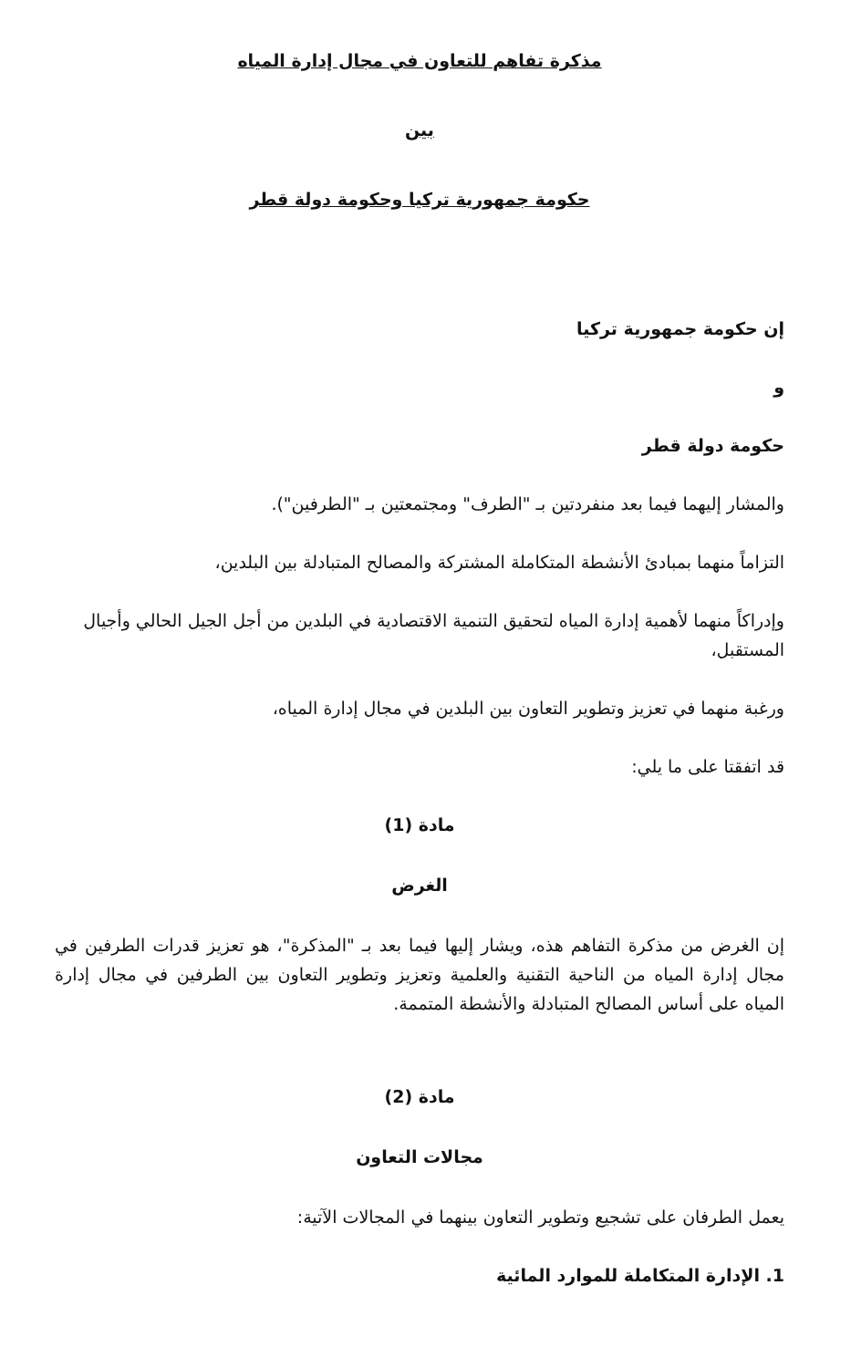مذكرة تفاهم للتعاون في مجال إدارة المياه
بين
حكومة جمهورية تركيا وحكومة دولة قطر
إن حكومة جمهورية تركيا
و
حكومة دولة قطر
والمشار إليهما فيما بعد منفردتين بـ "الطرف" ومجتمعتين بـ "الطرفين").
التزاماً منهما بمبادئ الأنشطة المتكاملة المشتركة والمصالح المتبادلة بين البلدين،
وإدراكاً منهما لأهمية إدارة المياه لتحقيق التنمية الاقتصادية في البلدين من أجل الجيل الحالي وأجيال المستقبل،
ورغبة منهما في تعزيز وتطوير التعاون بين البلدين في مجال إدارة المياه،
قد اتفقتا على ما يلي:
مادة (1)
الغرض
إن الغرض من مذكرة التفاهم هذه، ويشار إليها فيما بعد بـ "المذكرة"، هو تعزيز قدرات الطرفين في مجال إدارة المياه من الناحية التقنية والعلمية وتعزيز وتطوير التعاون بين الطرفين في مجال إدارة المياه على أساس المصالح المتبادلة والأنشطة المتممة.
مادة (2)
مجالات التعاون
يعمل الطرفان على تشجيع وتطوير التعاون بينهما في المجالات الآتية:
1. الإدارة المتكاملة للموارد المائية